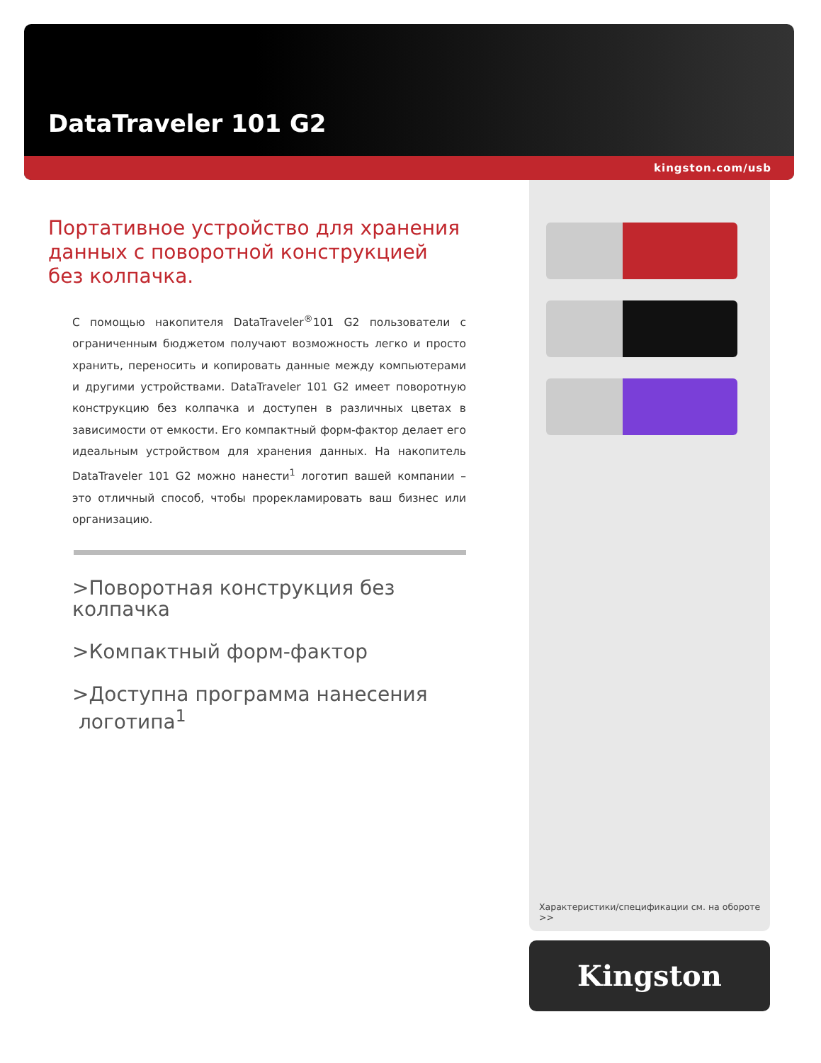DataTraveler 101 G2
kingston.com/usb
Портативное устройство для хранения данных с поворотной конструкцией без колпачка.
С помощью накопителя DataTraveler<sup>®</sup>101 G2 пользователи с ограниченным бюджетом получают возможность легко и просто хранить, переносить и копировать данные между компьютерами и другими устройствами. DataTraveler 101 G2 имеет поворотную конструкцию без колпачка и доступен в различных цветах в зависимости от емкости. Его компактный форм-фактор делает его идеальным устройством для хранения данных. На накопитель DataTraveler 101 G2 можно нанести<sup>1</sup> логотип вашей компании – это отличный способ, чтобы прорекламировать ваш бизнес или организацию.
>Поворотная конструкция без колпачка
>Компактный форм-фактор
>Доступна программа нанесения
логотипа<sup>1</sup>
Характеристики/спецификации см. на обороте >>
Kingston